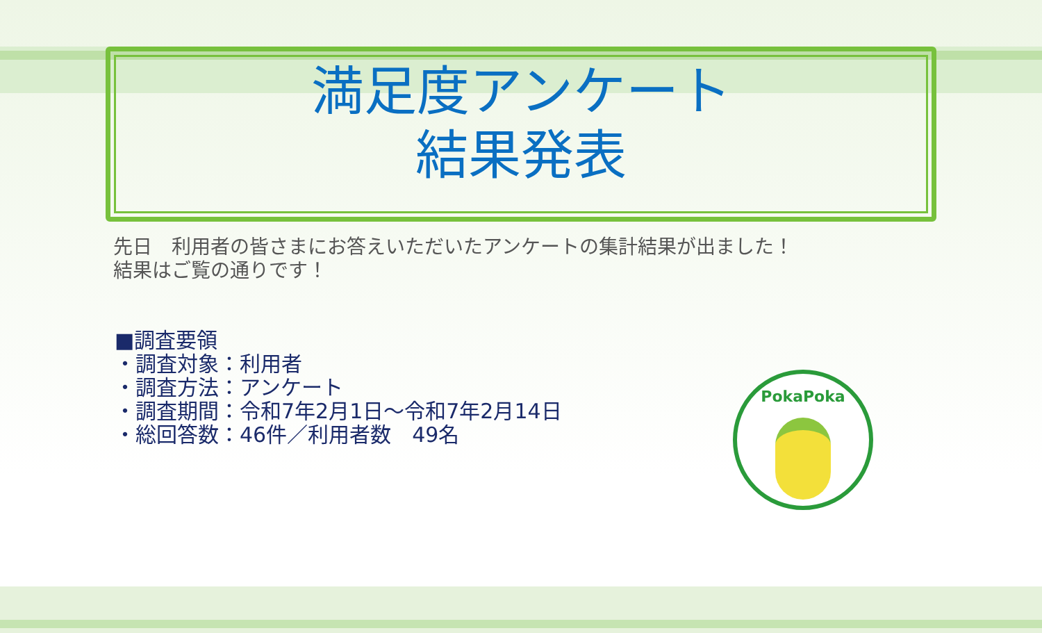満足度アンケート
結果発表
先日　利用者の皆さまにお答えいただいたアンケートの集計結果が出ました！
結果はご覧の通りです！
■調査要領
・調査対象：利用者
・調査方法：アンケート
・調査期間：令和7年2月1日～令和7年2月14日
・総回答数：46件／利用者数　49名
PokaPoka